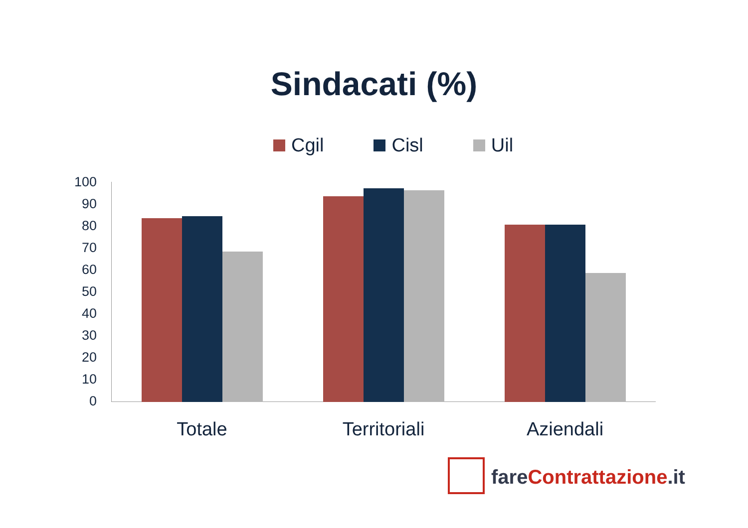Sindacati (%)
Cgil Cisl Uil
100
90
80
70
60
50
40
30
20
10
0
Totale Territoriali Aziendali
fareContrattazione.it